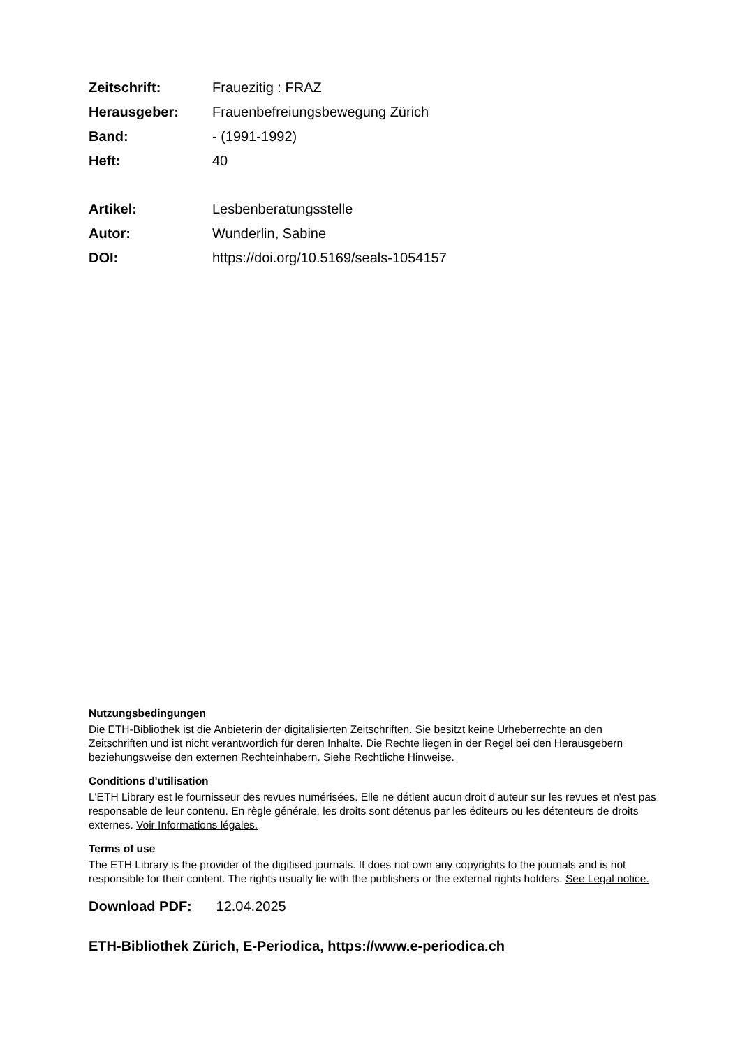| Zeitschrift: | Frauezitig : FRAZ |
| Herausgeber: | Frauenbefreiungsbewegung Zürich |
| Band: | - (1991-1992) |
| Heft: | 40 |
| Artikel: | Lesbenberatungsstelle |
| Autor: | Wunderlin, Sabine |
| DOI: | https://doi.org/10.5169/seals-1054157 |
Nutzungsbedingungen
Die ETH-Bibliothek ist die Anbieterin der digitalisierten Zeitschriften. Sie besitzt keine Urheberrechte an den Zeitschriften und ist nicht verantwortlich für deren Inhalte. Die Rechte liegen in der Regel bei den Herausgebern beziehungsweise den externen Rechteinhabern. Siehe Rechtliche Hinweise.
Conditions d'utilisation
L'ETH Library est le fournisseur des revues numérisées. Elle ne détient aucun droit d'auteur sur les revues et n'est pas responsable de leur contenu. En règle générale, les droits sont détenus par les éditeurs ou les détenteurs de droits externes. Voir Informations légales.
Terms of use
The ETH Library is the provider of the digitised journals. It does not own any copyrights to the journals and is not responsible for their content. The rights usually lie with the publishers or the external rights holders. See Legal notice.
Download PDF: 12.04.2025
ETH-Bibliothek Zürich, E-Periodica, https://www.e-periodica.ch